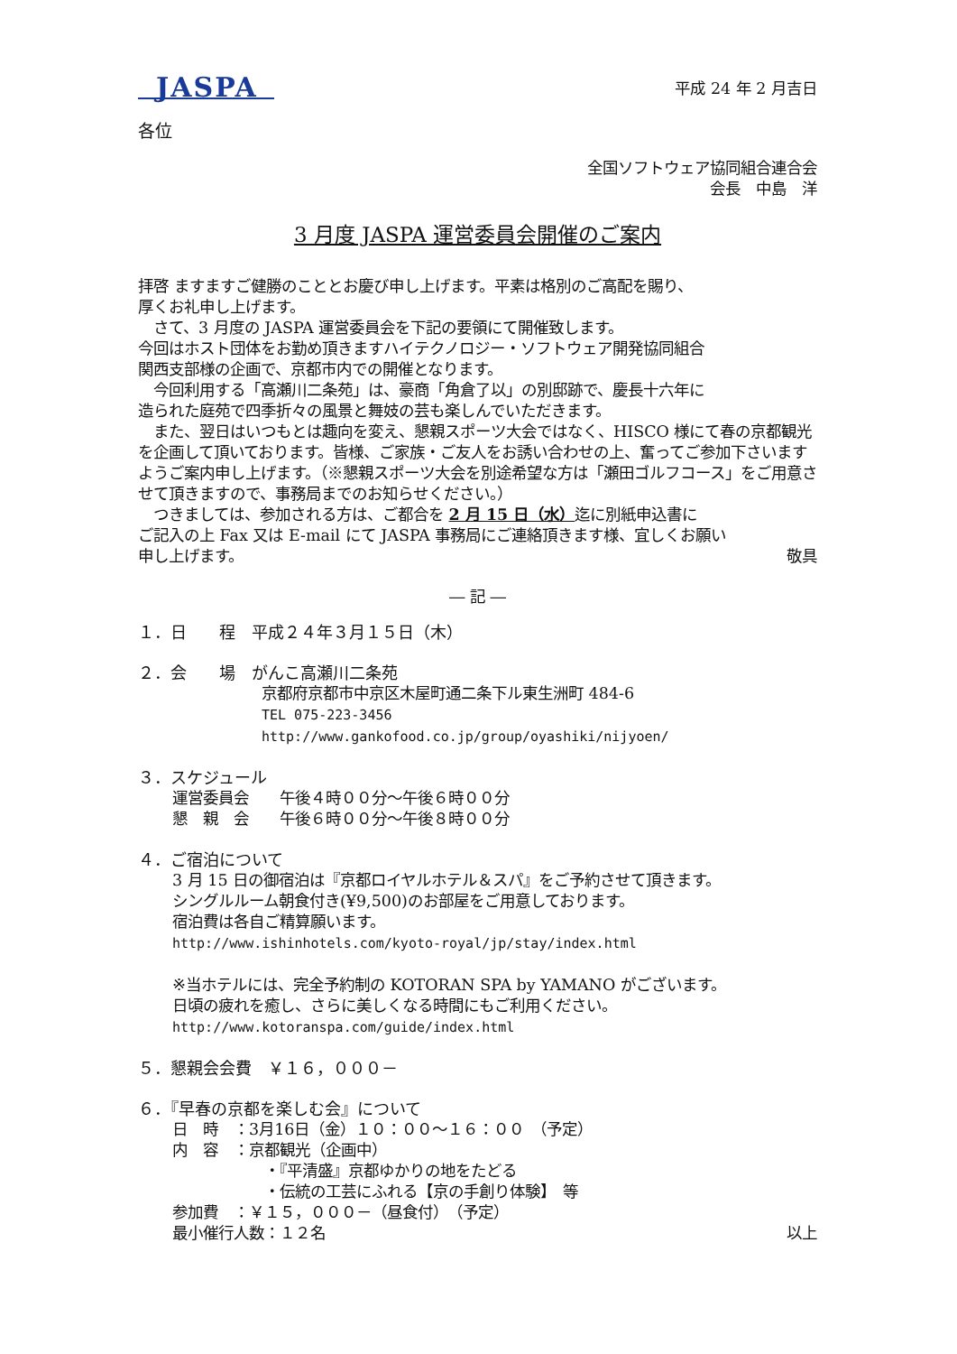JASPA
平成 24 年 2 月吉日
各位
全国ソフトウェア協同組合連合会
会長　中島　洋
3 月度 JASPA 運営委員会開催のご案内
拝啓 ますますご健勝のこととお慶び申し上げます。平素は格別のご高配を賜り、
厚くお礼申し上げます。
　さて、3 月度の JASPA 運営委員会を下記の要領にて開催致します。
今回はホスト団体をお勤め頂きますハイテクノロジー・ソフトウェア開発協同組合
関西支部様の企画で、京都市内での開催となります。
　今回利用する「高瀬川二条苑」は、豪商「角倉了以」の別邸跡で、慶長十六年に
造られた庭苑で四季折々の風景と舞妓の芸も楽しんでいただきます。
　また、翌日はいつもとは趣向を変え、懇親スポーツ大会ではなく、HISCO 様にて春の京都観光を企画して頂いております。皆様、ご家族・ご友人をお誘い合わせの上、奮ってご参加下さいますようご案内申し上げます。（※懇親スポーツ大会を別途希望な方は「瀬田ゴルフコース」をご用意させて頂きますので、事務局までのお知らせください。）
　つきましては、参加される方は、ご都合を 2 月 15 日（水）迄に別紙申込書に
ご記入の上 Fax 又は E-mail にて JASPA 事務局にご連絡頂きます様、宜しくお願い
申し上げます。 敬具
― 記 ―
１．日　　程　平成２４年３月１５日（木）
２．会　　場　がんこ高瀬川二条苑
京都府京都市中京区木屋町通二条下ル東生洲町 484-6
TEL 075-223-3456
http://www.gankofood.co.jp/group/oyashiki/nijyoen/
３．スケジュール
運営委員会　　午後４時００分～午後６時００分
懇　親　会　　午後６時００分～午後８時００分
４．ご宿泊について
3 月 15 日の御宿泊は『京都ロイヤルホテル＆スパ』をご予約させて頂きます。
シングルルーム朝食付き(¥9,500)のお部屋をご用意しております。
宿泊費は各自ご精算願います。
http://www.ishinhotels.com/kyoto-royal/jp/stay/index.html
※当ホテルには、完全予約制の KOTORAN SPA by YAMANO がございます。
日頃の疲れを癒し、さらに美しくなる時間にもご利用ください。
http://www.kotoranspa.com/guide/index.html
５．懇親会会費　￥１６，０００－
６．『早春の京都を楽しむ会』について
日　時　：3月16日（金）１０：００～１６：００　（予定）
内　容　：京都観光（企画中）
　　　　　　・『平清盛』京都ゆかりの地をたどる
　　　　　　・伝統の工芸にふれる【京の手創り体験】　等
参加費　：￥１５，０００－（昼食付）　（予定）
最小催行人数：１２名 以上